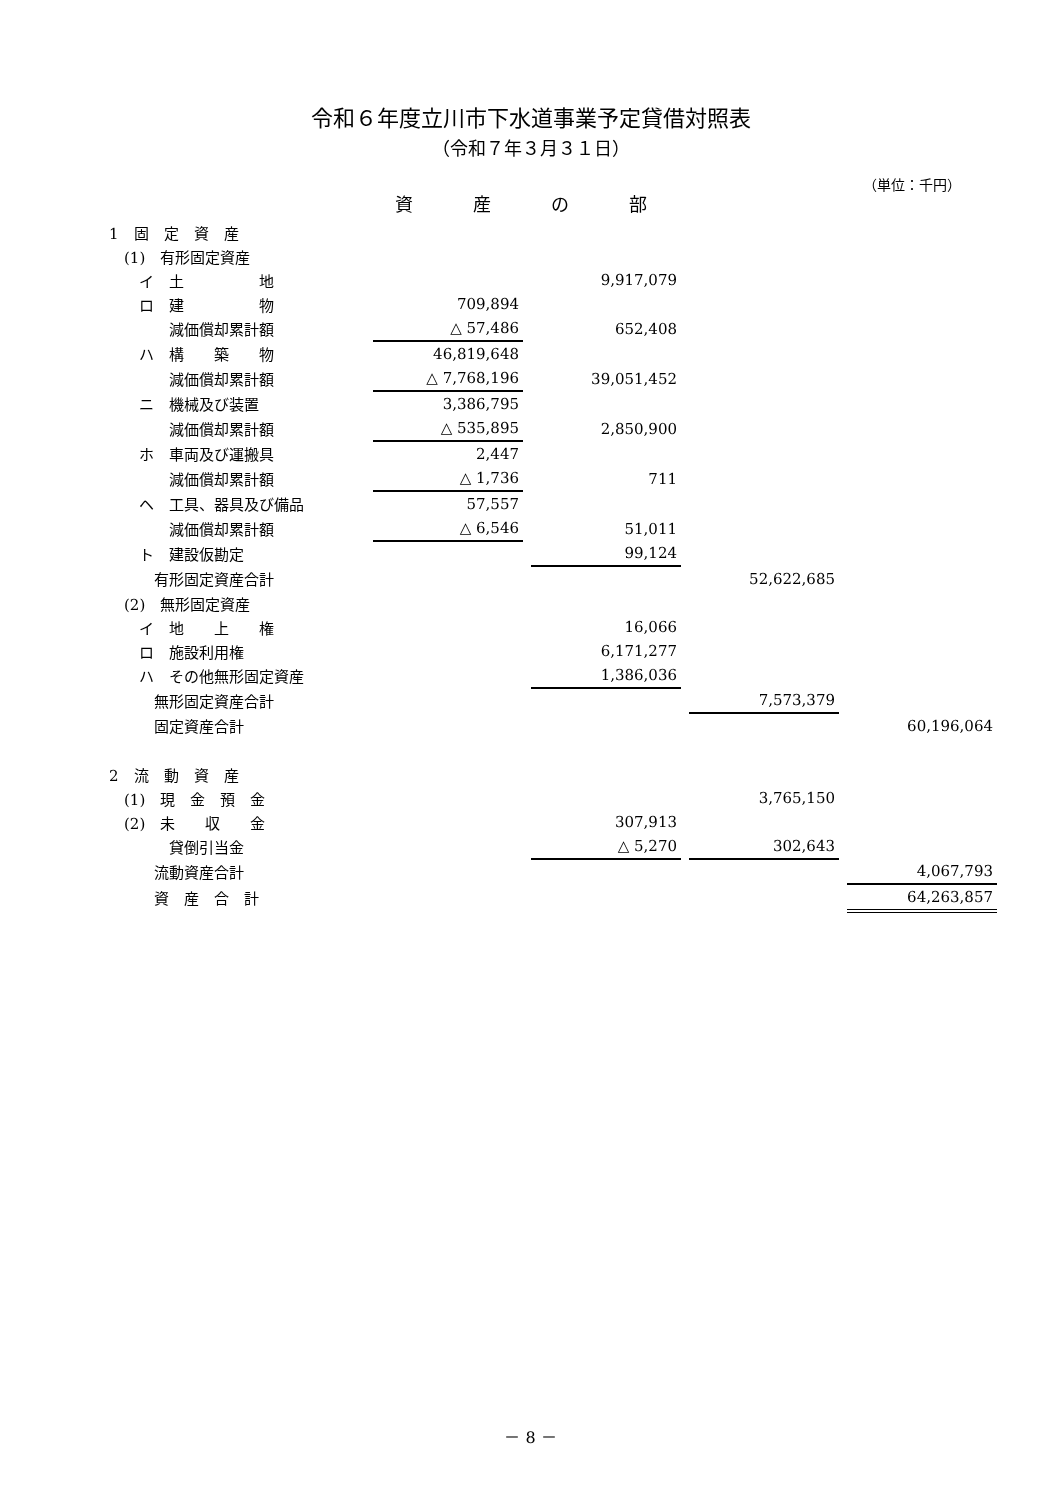令和６年度立川市下水道事業予定貸借対照表
（令和７年３月３１日）
（単位：千円）
資産の部
| 1 固 定 資 産 | | | | | | | |
| (1) 有形固定資産 | | | | | | | |
| イ 土 地 | | | 9,917,079 | | | | |
| ロ 建 物 | 709,894 | | | | | | |
| 減価償却累計額 | △ 57,486 | | 652,408 | | | | |
| ハ 構 築 物 | 46,819,648 | | | | | | |
| 減価償却累計額 | △ 7,768,196 | | 39,051,452 | | | | |
| ニ 機械及び装置 | 3,386,795 | | | | | | |
| 減価償却累計額 | △ 535,895 | | 2,850,900 | | | | |
| ホ 車両及び運搬具 | 2,447 | | | | | | |
| 減価償却累計額 | △ 1,736 | | 711 | | | | |
| ヘ 工具、器具及び備品 | 57,557 | | | | | | |
| 減価償却累計額 | △ 6,546 | | 51,011 | | | | |
| ト 建設仮勘定 | | | 99,124 | | | | |
| 有形固定資産合計 | | | | | 52,622,685 | | |
| (2) 無形固定資産 | | | | | | | |
| イ 地 上 権 | | | 16,066 | | | | |
| ロ 施設利用権 | | | 6,171,277 | | | | |
| ハ その他無形固定資産 | | | 1,386,036 | | | | |
| 無形固定資産合計 | | | | | 7,573,379 | | |
| 固定資産合計 | | | | | | | 60,196,064 |
| 2 流 動 資 産 | | | | | | | |
| (1) 現 金 預 金 | | | | | 3,765,150 | | |
| (2) 未 収 金 | | | 307,913 | | | | |
| 貸倒引当金 | | | △ 5,270 | | 302,643 | | |
| 流動資産合計 | | | | | | | 4,067,793 |
| 資 産 合 計 | | | | | | | 64,263,857 |
－ 8 －